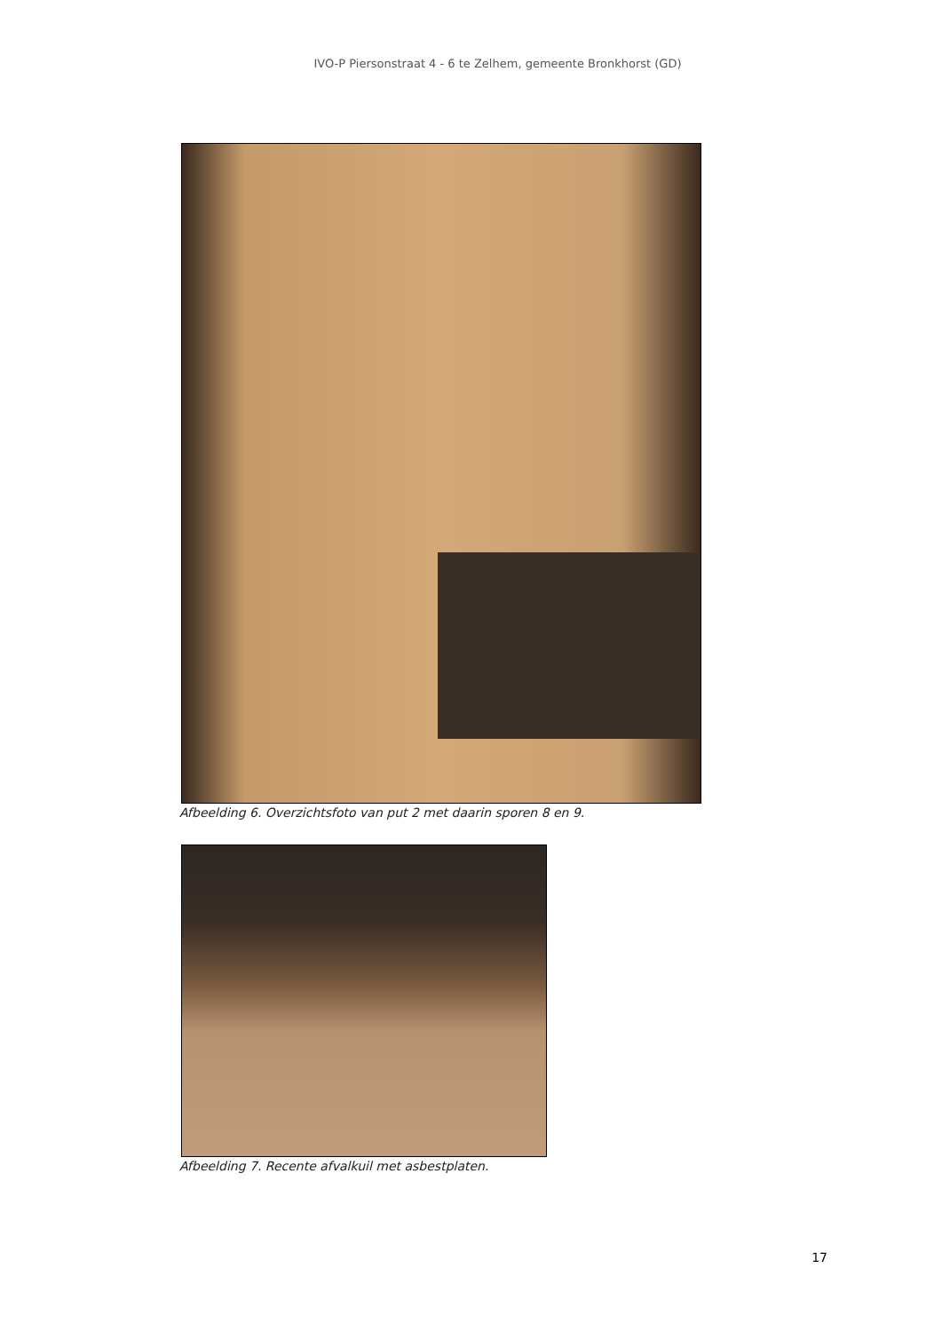IVO-P Piersonstraat 4 - 6 te Zelhem, gemeente Bronkhorst (GD)
Afbeelding 6. Overzichtsfoto van put 2 met daarin sporen 8 en 9.
Afbeelding 7. Recente afvalkuil met asbestplaten.
17